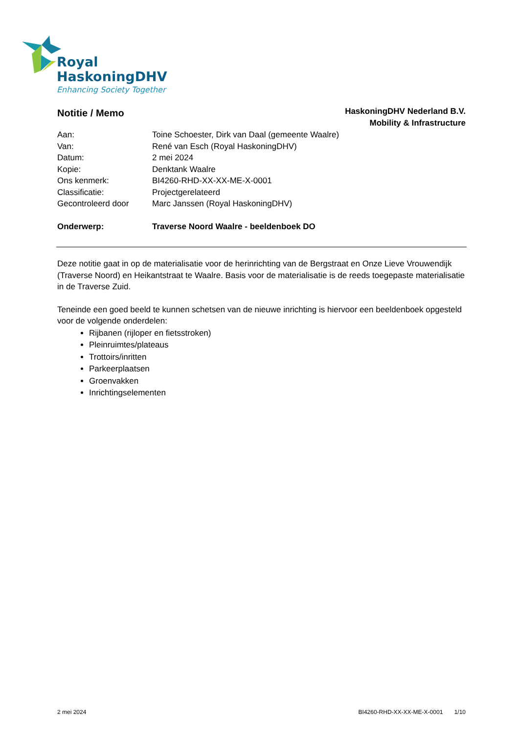Royal
HaskoningDHV
Enhancing Society Together
Notitie / Memo
HaskoningDHV Nederland B.V.
Mobility & Infrastructure
| Aan: | Toine Schoester, Dirk van Daal (gemeente Waalre) |
| Van: | René van Esch (Royal HaskoningDHV) |
| Datum: | 2 mei 2024 |
| Kopie: | Denktank Waalre |
| Ons kenmerk: | BI4260-RHD-XX-XX-ME-X-0001 |
| Classificatie: | Projectgerelateerd |
| Gecontroleerd door | Marc Janssen (Royal HaskoningDHV) |
| Onderwerp: | Traverse Noord Waalre - beeldenboek DO |
Deze notitie gaat in op de materialisatie voor de herinrichting van de Bergstraat en Onze Lieve Vrouwendijk (Traverse Noord) en Heikantstraat te Waalre. Basis voor de materialisatie is de reeds toegepaste materialisatie in de Traverse Zuid.
Teneinde een goed beeld te kunnen schetsen van de nieuwe inrichting is hiervoor een beeldenboek opgesteld voor de volgende onderdelen:
Rijbanen (rijloper en fietsstroken)
Pleinruimtes/plateaus
Trottoirs/inritten
Parkeerplaatsen
Groenvakken
Inrichtingselementen
2 mei 2024 BI4260-RHD-XX-XX-ME-X-0001 1/10